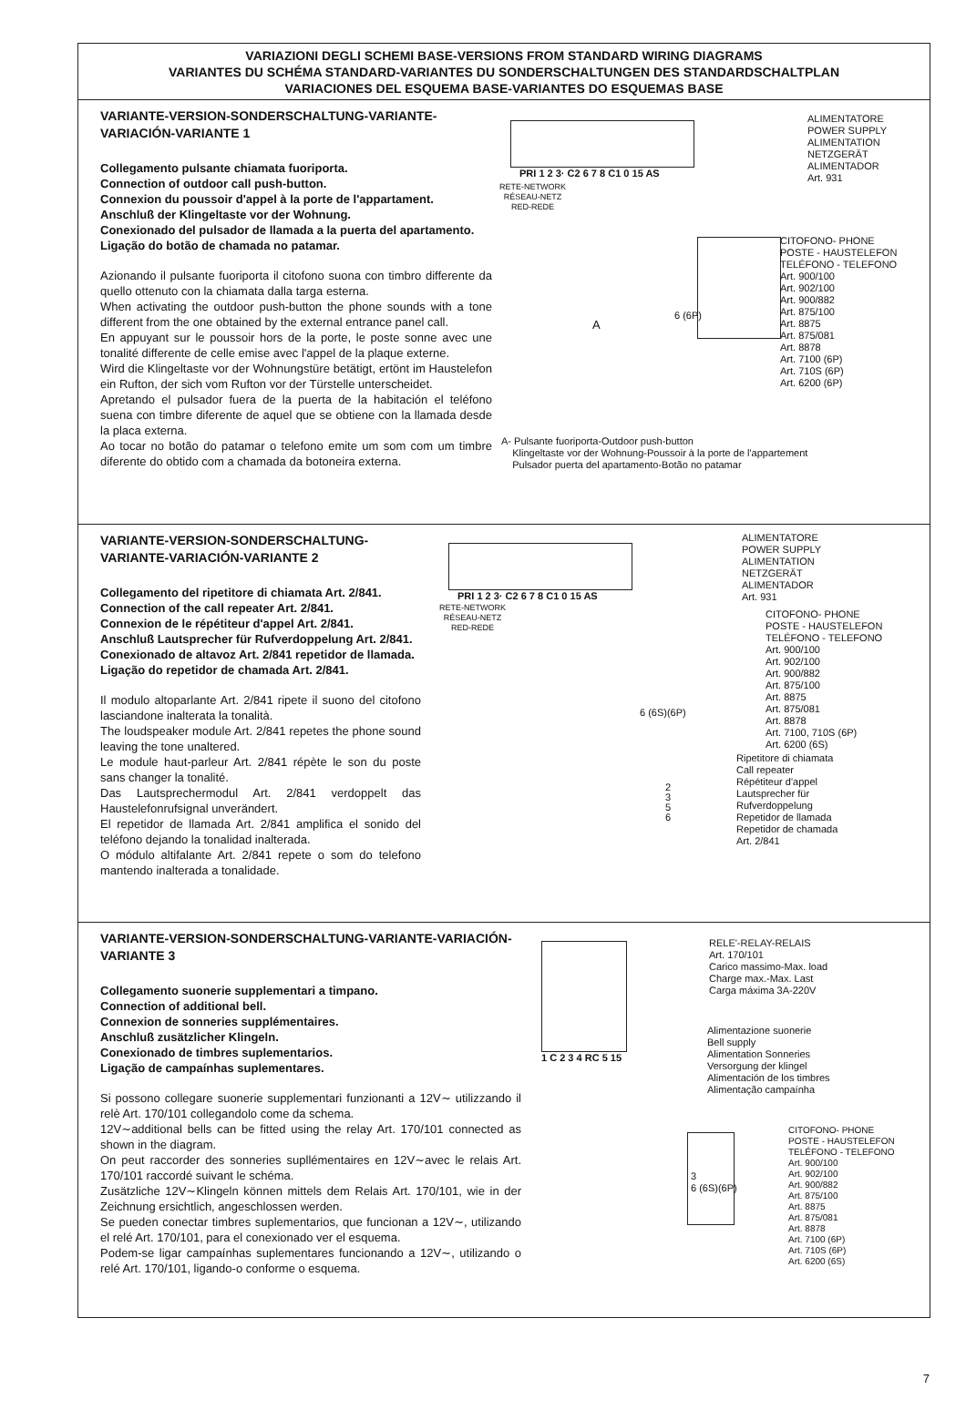VARIAZIONI DEGLI SCHEMI BASE-VERSIONS FROM STANDARD WIRING DIAGRAMS
VARIANTES DU SCHÉMA STANDARD-VARIANTES DU SONDERSCHALTUNGEN DES STANDARDSCHALTPLAN
VARIACIONES DEL ESQUEMA BASE-VARIANTES DO ESQUEMAS BASE
VARIANTE-VERSION-SONDERSCHALTUNG-VARIANTE-VARIACIÓN-VARIANTE 1
Collegamento pulsante chiamata fuoriporta.
Connection of outdoor call push-button.
Connexion du poussoir d'appel à la porte de l'appartament.
Anschluß der Klingeltaste vor der Wohnung.
Conexionado del pulsador de llamada a la puerta del apartamento.
Ligação do botão de chamada no patamar.
Azionando il pulsante fuoriporta il citofono suona con timbro differente da quello ottenuto con la chiamata dalla targa esterna.
When activating the outdoor push-button the phone sounds with a tone different from the one obtained by the external entrance panel call.
En appuyant sur le poussoir hors de la porte, le poste sonne avec une tonalité differente de celle emise avec l'appel de la plaque externe.
Wird die Klingeltaste vor der Wohnungstüre betätigt, ertönt im Haustelefon ein Rufton, der sich vom Rufton vor der Türstelle unterscheidet.
Apretando el pulsador fuera de la puerta de la habitación el teléfono suena con timbre diferente de aquel que se obtiene con la llamada desde la placa externa.
Ao tocar no botão do patamar o telefono emite um som com um timbre diferente do obtido com a chamada da botoneira externa.
PRI 1 2 3· C2 6 7 8 C1 0 15 AS
RETE-NETWORK
RÉSEAU-NETZ
RED-REDE
ALIMENTATORE
POWER SUPPLY
ALIMENTATION
NETZGERÄT
ALIMENTADOR
Art. 931
6 (6P)
A
CITOFONO- PHONE
POSTE - HAUSTELEFON
TELÉFONO - TELEFONO
Art. 900/100
Art. 902/100
Art. 900/882
Art. 875/100
Art. 8875
Art. 875/081
Art. 8878
Art. 7100 (6P)
Art. 710S (6P)
Art. 6200 (6P)
A- Pulsante fuoriporta-Outdoor push-button
Klingeltaste vor der Wohnung-Poussoir à la porte de l'appartement
Pulsador puerta del apartamento-Botão no patamar
VARIANTE-VERSION-SONDERSCHALTUNG-VARIANTE-VARIACIÓN-VARIANTE 2
Collegamento del ripetitore di chiamata Art. 2/841.
Connection of the call repeater Art. 2/841.
Connexion de le répétiteur d'appel Art. 2/841.
Anschluß Lautsprecher für Rufverdoppelung Art. 2/841.
Conexionado de altavoz Art. 2/841 repetidor de llamada.
Ligação do repetidor de chamada Art. 2/841.
Il modulo altoparlante Art. 2/841 ripete il suono del citofono lasciandone inalterata la tonalità.
The loudspeaker module Art. 2/841 repetes the phone sound leaving the tone unaltered.
Le module haut-parleur Art. 2/841 répète le son du poste sans changer la tonalité.
Das Lautsprechermodul Art. 2/841 verdoppelt das Haustelefonrufsignal unverändert.
El repetidor de llamada Art. 2/841 amplifica el sonido del teléfono dejando la tonalidad inalterada.
O módulo altifalante Art. 2/841 repete o som do telefono mantendo inalterada a tonalidade.
PRI 1 2 3· C2 6 7 8 C1 0 15 AS
RETE-NETWORK
RÉSEAU-NETZ
RED-REDE
ALIMENTATORE
POWER SUPPLY
ALIMENTATION
NETZGERÄT
ALIMENTADOR
Art. 931
CITOFONO- PHONE
POSTE - HAUSTELEFON
TELÉFONO - TELEFONO
Art. 900/100
Art. 902/100
Art. 900/882
Art. 875/100
Art. 8875
Art. 875/081
Art. 8878
Art. 7100, 710S (6P)
Art. 6200 (6S)
6 (6S)(6P)
Ripetitore di chiamata
Call repeater
Répétiteur d'appel
Lautsprecher für
Rufverdoppelung
Repetidor de llamada
Repetidor de chamada
Art. 2/841
2
3
5
6
VARIANTE-VERSION-SONDERSCHALTUNG-VARIANTE-VARIACIÓN-VARIANTE 3
Collegamento suonerie supplementari a timpano.
Connection of additional bell.
Connexion de sonneries supplémentaires.
Anschluß zusätzlicher Klingeln.
Conexionado de timbres suplementarios.
Ligação de campaínhas suplementares.
Si possono collegare suonerie supplementari funzionanti a 12V∼ utilizzando il relè Art. 170/101 collegandolo come da schema.
12V∼additional bells can be fitted using the relay Art. 170/101 connected as shown in the diagram.
On peut raccorder des sonneries supllémentaires en 12V∼avec le relais Art. 170/101 raccordé suivant le schéma.
Zusätzliche 12V∼Klingeln können mittels dem Relais Art. 170/101, wie in der Zeichnung ersichtlich, angeschlossen werden.
Se pueden conectar timbres suplementarios, que funcionan a 12V∼, utilizando el relé Art. 170/101, para el conexionado ver el esquema.
Podem-se ligar campaínhas suplementares funcionando a 12V∼, utilizando o relé Art. 170/101, ligando-o conforme o esquema.
1 C 2 3 4 RC 5 15
RELE'-RELAY-RELAIS
Art. 170/101
Carico massimo-Max. load
Charge max.-Max. Last
Carga máxima 3A-220V
Alimentazione suonerie
Bell supply
Alimentation Sonneries
Versorgung der klingel
Alimentación de los timbres
Alimentação campaínha
3
6 (6S)(6P)
CITOFONO- PHONE
POSTE - HAUSTELEFON
TELÉFONO - TELEFONO
Art. 900/100
Art. 902/100
Art. 900/882
Art. 875/100
Art. 8875
Art. 875/081
Art. 8878
Art. 7100 (6P)
Art. 710S (6P)
Art. 6200 (6S)
7